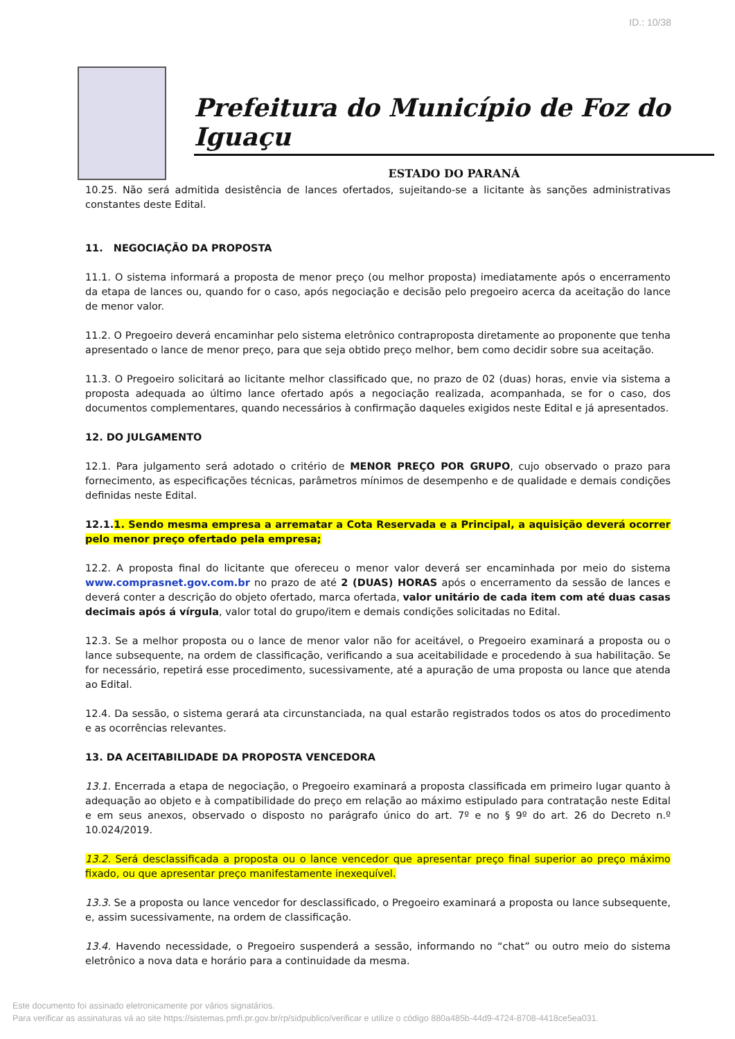ID.: 10/38
Prefeitura do Município de Foz do Iguaçu
ESTADO DO PARANÁ
10.25. Não será admitida desistência de lances ofertados, sujeitando-se a licitante às sanções administrativas constantes deste Edital.
11. NEGOCIAÇÃO DA PROPOSTA
11.1. O sistema informará a proposta de menor preço (ou melhor proposta) imediatamente após o encerramento da etapa de lances ou, quando for o caso, após negociação e decisão pelo pregoeiro acerca da aceitação do lance de menor valor.
11.2. O Pregoeiro deverá encaminhar pelo sistema eletrônico contraproposta diretamente ao proponente que tenha apresentado o lance de menor preço, para que seja obtido preço melhor, bem como decidir sobre sua aceitação.
11.3. O Pregoeiro solicitará ao licitante melhor classificado que, no prazo de 02 (duas) horas, envie via sistema a proposta adequada ao último lance ofertado após a negociação realizada, acompanhada, se for o caso, dos documentos complementares, quando necessários à confirmação daqueles exigidos neste Edital e já apresentados.
12. DO JULGAMENTO
12.1. Para julgamento será adotado o critério de MENOR PREÇO POR GRUPO, cujo observado o prazo para fornecimento, as especificações técnicas, parâmetros mínimos de desempenho e de qualidade e demais condições definidas neste Edital.
12.1. 1. Sendo mesma empresa a arrematar a Cota Reservada e a Principal, a aquisição deverá ocorrer pelo menor preço ofertado pela empresa;
12.2. A proposta final do licitante que ofereceu o menor valor deverá ser encaminhada por meio do sistema www.comprasnet.gov.com.br no prazo de até 2 (DUAS) HORAS após o encerramento da sessão de lances e deverá conter a descrição do objeto ofertado, marca ofertada, valor unitário de cada item com até duas casas decimais após á vírgula, valor total do grupo/item e demais condições solicitadas no Edital.
12.3. Se a melhor proposta ou o lance de menor valor não for aceitável, o Pregoeiro examinará a proposta ou o lance subsequente, na ordem de classificação, verificando a sua aceitabilidade e procedendo à sua habilitação. Se for necessário, repetirá esse procedimento, sucessivamente, até a apuração de uma proposta ou lance que atenda ao Edital.
12.4. Da sessão, o sistema gerará ata circunstanciada, na qual estarão registrados todos os atos do procedimento e as ocorrências relevantes.
13. DA ACEITABILIDADE DA PROPOSTA VENCEDORA
13.1. Encerrada a etapa de negociação, o Pregoeiro examinará a proposta classificada em primeiro lugar quanto à adequação ao objeto e à compatibilidade do preço em relação ao máximo estipulado para contratação neste Edital e em seus anexos, observado o disposto no parágrafo único do art. 7º e no § 9º do art. 26 do Decreto n.º 10.024/2019.
13.2. Será desclassificada a proposta ou o lance vencedor que apresentar preço final superior ao preço máximo fixado, ou que apresentar preço manifestamente inexequível.
13.3. Se a proposta ou lance vencedor for desclassificado, o Pregoeiro examinará a proposta ou lance subsequente, e, assim sucessivamente, na ordem de classificação.
13.4. Havendo necessidade, o Pregoeiro suspenderá a sessão, informando no “chat” ou outro meio do sistema eletrônico a nova data e horário para a continuidade da mesma.
Este documento foi assinado eletronicamente por vários signatários.
Para verificar as assinaturas vá ao site https://sistemas.pmfi.pr.gov.br/rp/sidpublico/verificar e utilize o código 880a485b-44d9-4724-8708-4418ce5ea031.